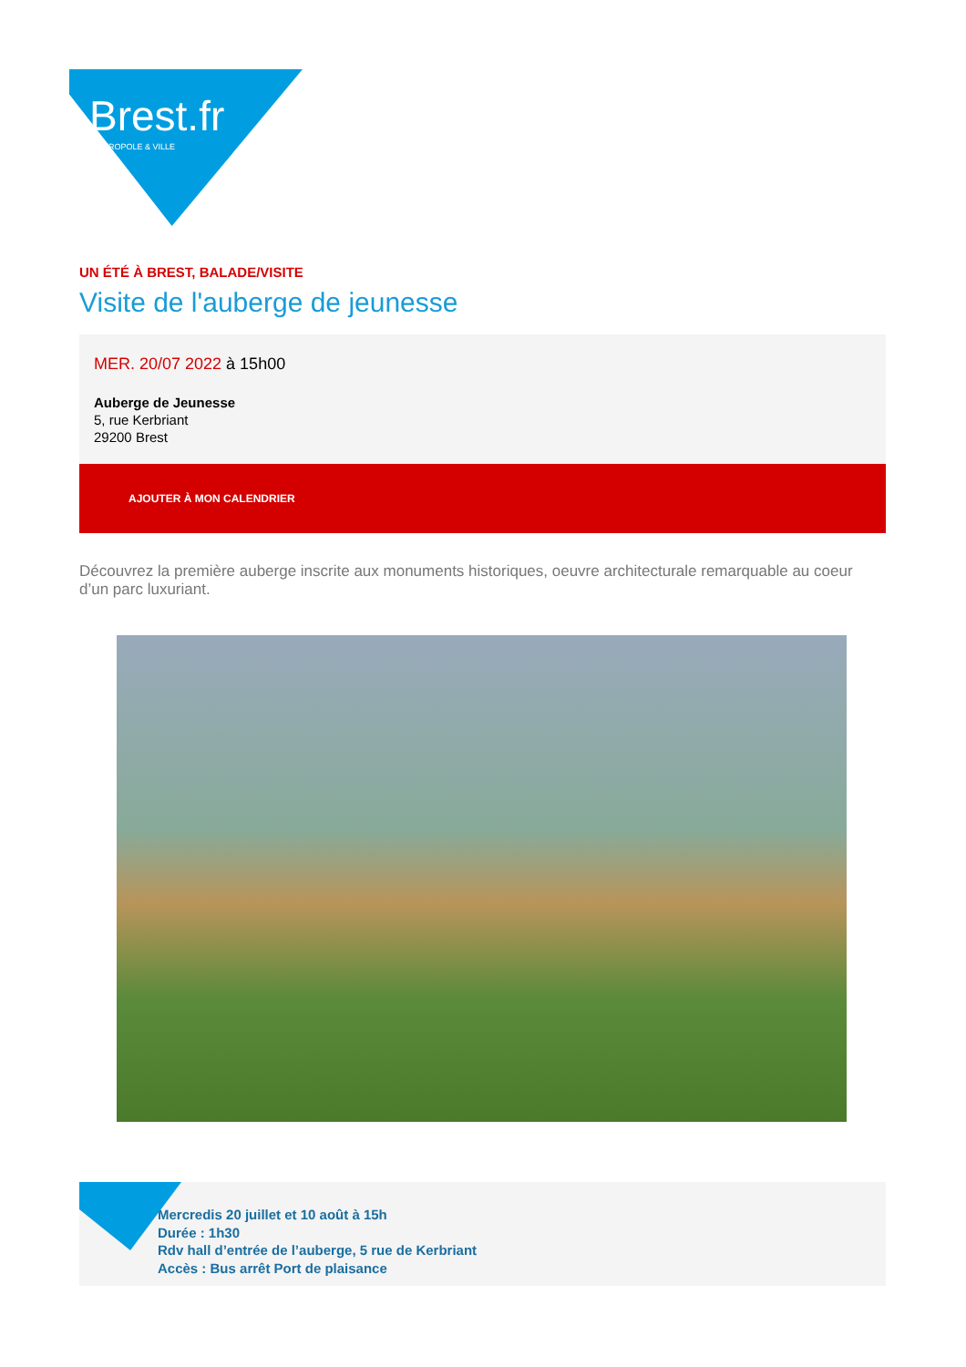Brest.fr
MÉTROPOLE & VILLE
UN ÉTÉ À BREST, BALADE/VISITE
Visite de l'auberge de jeunesse
MER. 20/07 2022 à 15h00
Auberge de Jeunesse
5, rue Kerbriant
29200 Brest
AJOUTER À MON CALENDRIER
Découvrez la première auberge inscrite aux monuments historiques, oeuvre architecturale remarquable au coeur d’un parc luxuriant.
Mercredis 20 juillet et 10 août à 15h
Durée : 1h30
Rdv hall d’entrée de l’auberge, 5 rue de Kerbriant
Accès : Bus arrêt Port de plaisance